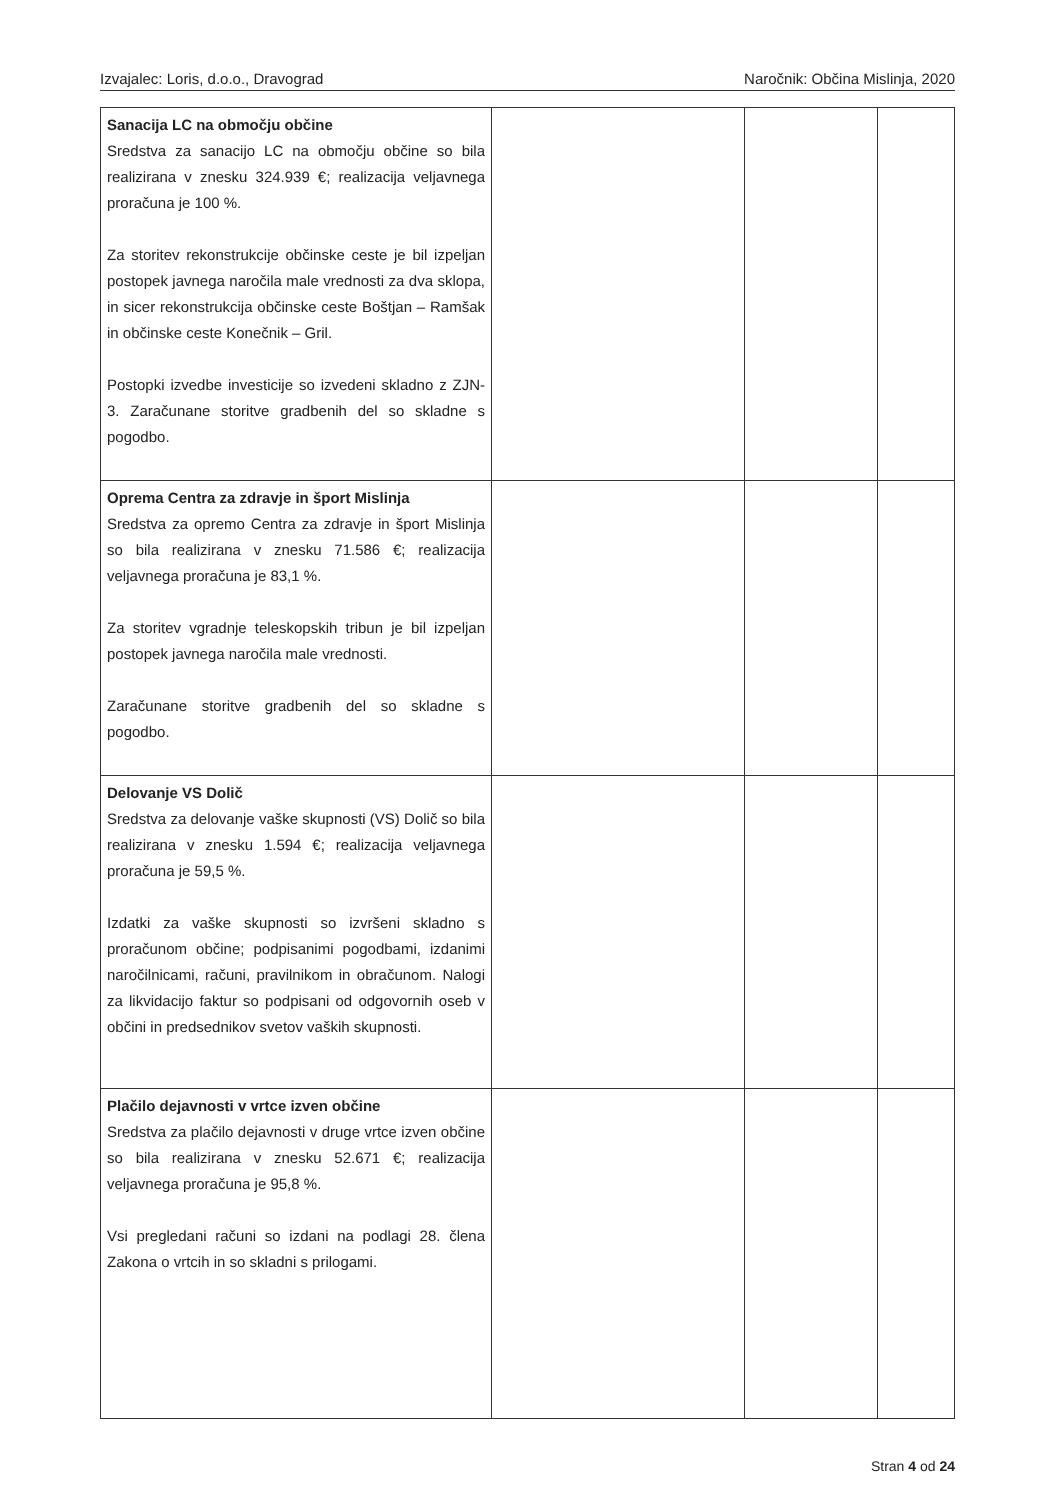Izvajalec: Loris, d.o.o., Dravograd Naročnik: Občina Mislinja, 2020
| Sanacija LC na območju občine Sredstva za sanacijo LC na območju občine so bila realizirana v znesku 324.939 €; realizacija veljavnega proračuna je 100 %. Za storitev rekonstrukcije občinske ceste je bil izpeljan postopek javnega naročila male vrednosti za dva sklopa, in sicer rekonstrukcija občinske ceste Boštjan – Ramšak in občinske ceste Konečnik – Gril. Postopki izvedbe investicije so izvedeni skladno z ZJN-3. Zaračunane storitve gradbenih del so skladne s pogodbo. | | | |
| Oprema Centra za zdravje in šport Mislinja Sredstva za opremo Centra za zdravje in šport Mislinja so bila realizirana v znesku 71.586 €; realizacija veljavnega proračuna je 83,1 %. Za storitev vgradnje teleskopskih tribun je bil izpeljan postopek javnega naročila male vrednosti. Zaračunane storitve gradbenih del so skladne s pogodbo. | | | |
| Delovanje VS Dolič Sredstva za delovanje vaške skupnosti (VS) Dolič so bila realizirana v znesku 1.594 €; realizacija veljavnega proračuna je 59,5 %. Izdatki za vaške skupnosti so izvršeni skladno s proračunom občine; podpisanimi pogodbami, izdanimi naročilnicami, računi, pravilnikom in obračunom. Nalogi za likvidacijo faktur so podpisani od odgovornih oseb v občini in predsednikov svetov vaških skupnosti. | | | |
| Plačilo dejavnosti v vrtce izven občine Sredstva za plačilo dejavnosti v druge vrtce izven občine so bila realizirana v znesku 52.671 €; realizacija veljavnega proračuna je 95,8 %. Vsi pregledani računi so izdani na podlagi 28. člena Zakona o vrtcih in so skladni s prilogami. | | | |
Stran 4 od 24